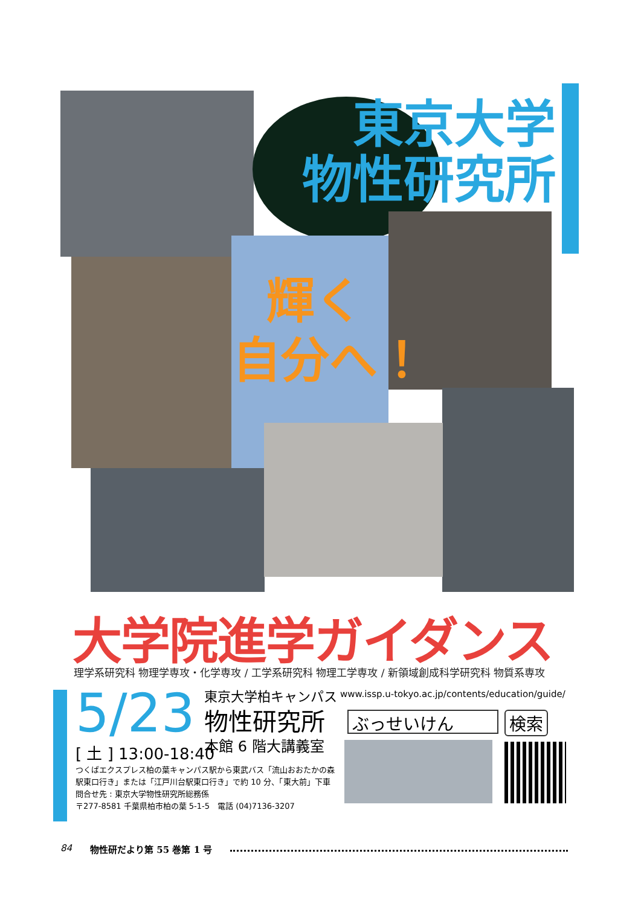東京大学
物性研究所
輝く
自分へ！
大学院進学ガイダンス
理学系研究科 物理学専攻・化学専攻 / 工学系研究科 物理工学専攻 / 新領域創成科学研究科 物質系専攻
5/23
[ 土 ] 13:00-18:40
東京大学柏キャンパス
物性研究所
本館 6 階大講義室
www.issp.u-tokyo.ac.jp/contents/education/guide/
ぶっせいけん
検索
つくばエクスプレス柏の葉キャンパス駅から東武バス「流山おおたかの森
駅東口行き」または「江戸川台駅東口行き」で約 10 分、「東大前」下車
問合せ先 : 東京大学物性研究所総務係
〒277-8581 千葉県柏市柏の葉 5-1-5　電話 (04)7136-3207
84 物性研だより第 55 巻第 1 号